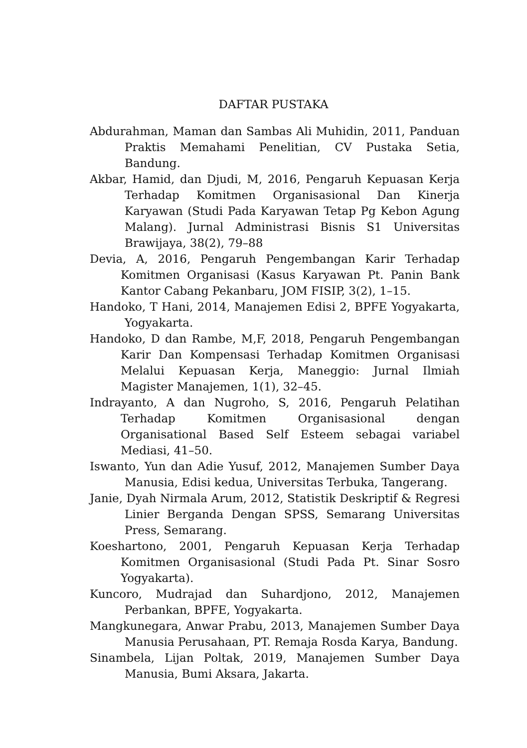DAFTAR PUSTAKA
Abdurahman, Maman dan Sambas Ali Muhidin, 2011, Panduan Praktis Memahami Penelitian, CV Pustaka Setia, Bandung.
Akbar, Hamid, dan Djudi, M, 2016, Pengaruh Kepuasan Kerja Terhadap Komitmen Organisasional Dan Kinerja Karyawan (Studi Pada Karyawan Tetap Pg Kebon Agung Malang). Jurnal Administrasi Bisnis S1 Universitas Brawijaya, 38(2), 79–88
Devia, A, 2016, Pengaruh Pengembangan Karir Terhadap Komitmen Organisasi (Kasus Karyawan Pt. Panin Bank Kantor Cabang Pekanbaru, JOM FISIP, 3(2), 1–15.
Handoko, T Hani, 2014, Manajemen Edisi 2, BPFE Yogyakarta, Yogyakarta.
Handoko, D dan Rambe, M,F, 2018, Pengaruh Pengembangan Karir Dan Kompensasi Terhadap Komitmen Organisasi Melalui Kepuasan Kerja, Maneggio: Jurnal Ilmiah Magister Manajemen, 1(1), 32–45.
Indrayanto, A dan Nugroho, S, 2016, Pengaruh Pelatihan Terhadap Komitmen Organisasional dengan Organisational Based Self Esteem sebagai variabel Mediasi, 41–50.
Iswanto, Yun dan Adie Yusuf, 2012, Manajemen Sumber Daya Manusia, Edisi kedua, Universitas Terbuka, Tangerang.
Janie, Dyah Nirmala Arum, 2012, Statistik Deskriptif & Regresi Linier Berganda Dengan SPSS, Semarang Universitas Press, Semarang.
Koeshartono, 2001, Pengaruh Kepuasan Kerja Terhadap Komitmen Organisasional (Studi Pada Pt. Sinar Sosro Yogyakarta).
Kuncoro, Mudrajad dan Suhardjono, 2012, Manajemen Perbankan, BPFE, Yogyakarta.
Mangkunegara, Anwar Prabu, 2013, Manajemen Sumber Daya Manusia Perusahaan, PT. Remaja Rosda Karya, Bandung.
Sinambela, Lijan Poltak, 2019, Manajemen Sumber Daya Manusia, Bumi Aksara, Jakarta.